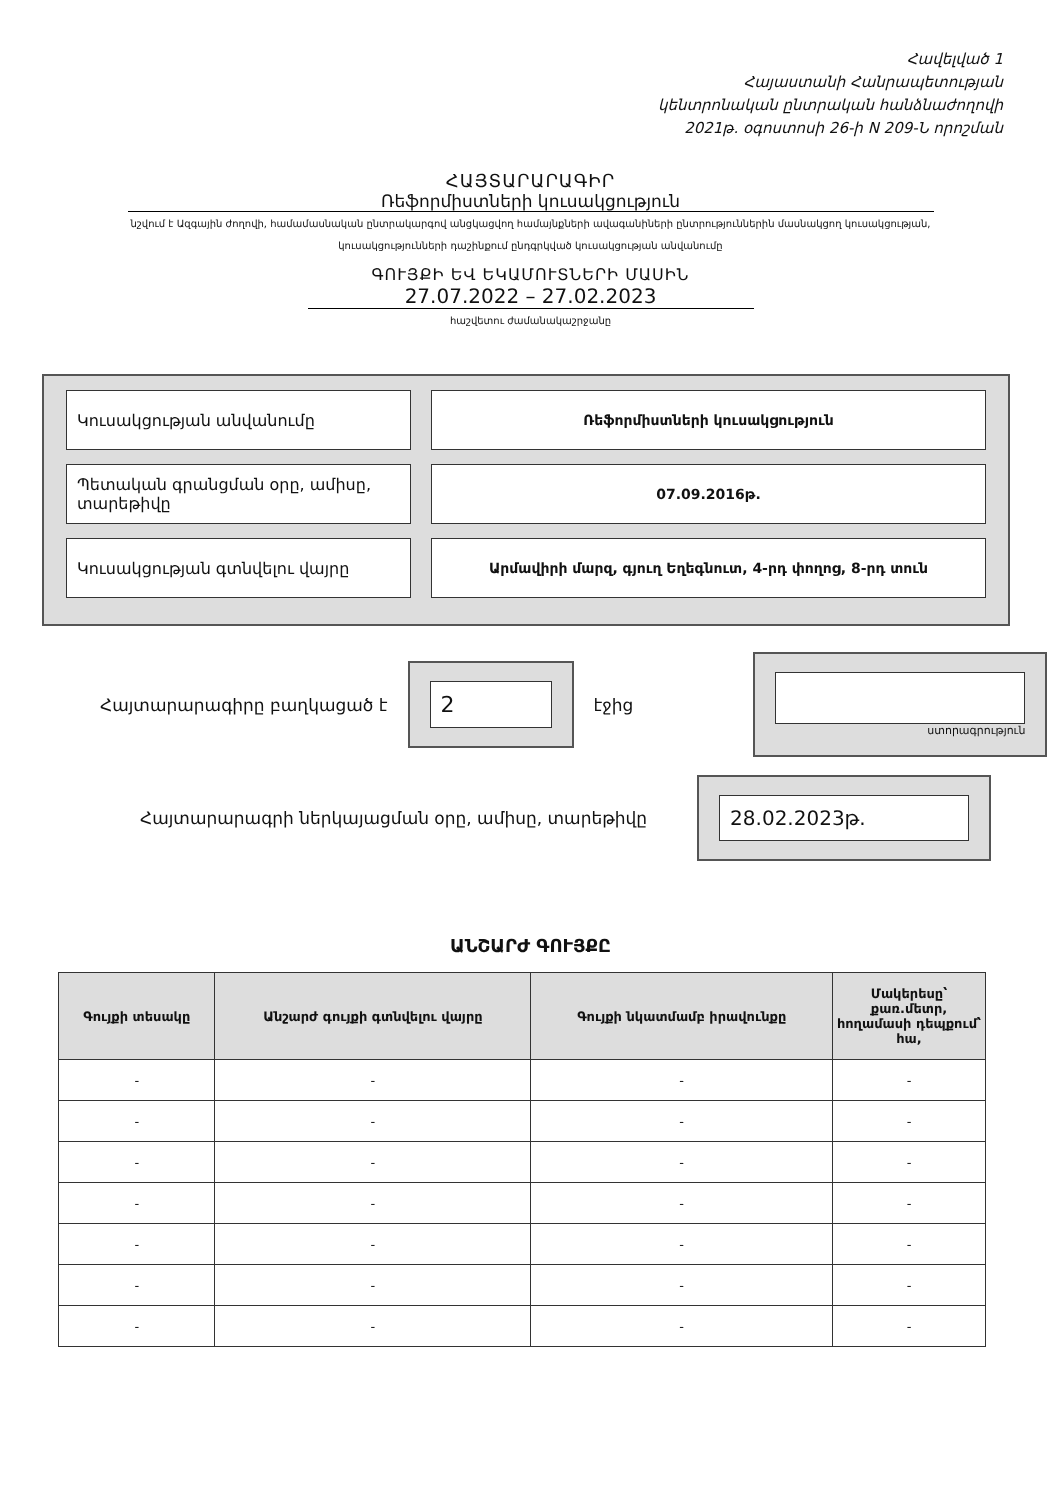Հավելված 1
Հայաստանի Հանրապետության
կենտրոնական ընտրական հանձնաժողովի
2021թ. օգոստոսի 26-ի N 209-Ն որոշման
ՀԱՅՏԱՐԱՐԱԳԻՐ
Ռեֆորմիստների կուսակցություն
նշվում է Ազգային ժողովի, համամասնական ընտրակարգով անցկացվող համայնքների ավագանիների ընտրություններին մասնակցող կուսակցության,
կուսակցությունների դաշինքում ընդգրկված կուսակցության անվանումը
ԳՈՒՅՔԻ ԵՎ ԵԿԱՄՈՒՏՆԵՐԻ ՄԱՍԻՆ
27.07.2022 – 27.02.2023
հաշվետու ժամանակաշրջանը
Կուսակցության անվանումը Ռեֆորմիստների կուսակցություն
Պետական գրանցման օրը, ամիսը, տարեթիվը
07.09.2016թ.
Կուսակցության գտնվելու վայրը Արմավիրի մարզ, գյուղ Եղեգնուտ, 4-րդ փողոց, 8-րդ տուն
Հայտարարագիրը բաղկացած է 2 էջից ստորագրություն
Հայտարարագրի ներկայացման օրը, ամիսը, տարեթիվը 28.02.2023թ.
ԱՆՇԱՐԺ ԳՈՒՅՔԸ
| Գույքի տեսակը | Անշարժ գույքի գտնվելու վայրը | Գույքի նկատմամբ իրավունքը | Մակերեսը՝ քառ.մետր, հողամասի դեպքում՝ հա, |
| --- | --- | --- | --- |
| - | - | - | - |
| - | - | - | - |
| - | - | - | - |
| - | - | - | - |
| - | - | - | - |
| - | - | - | - |
| - | - | - | - |